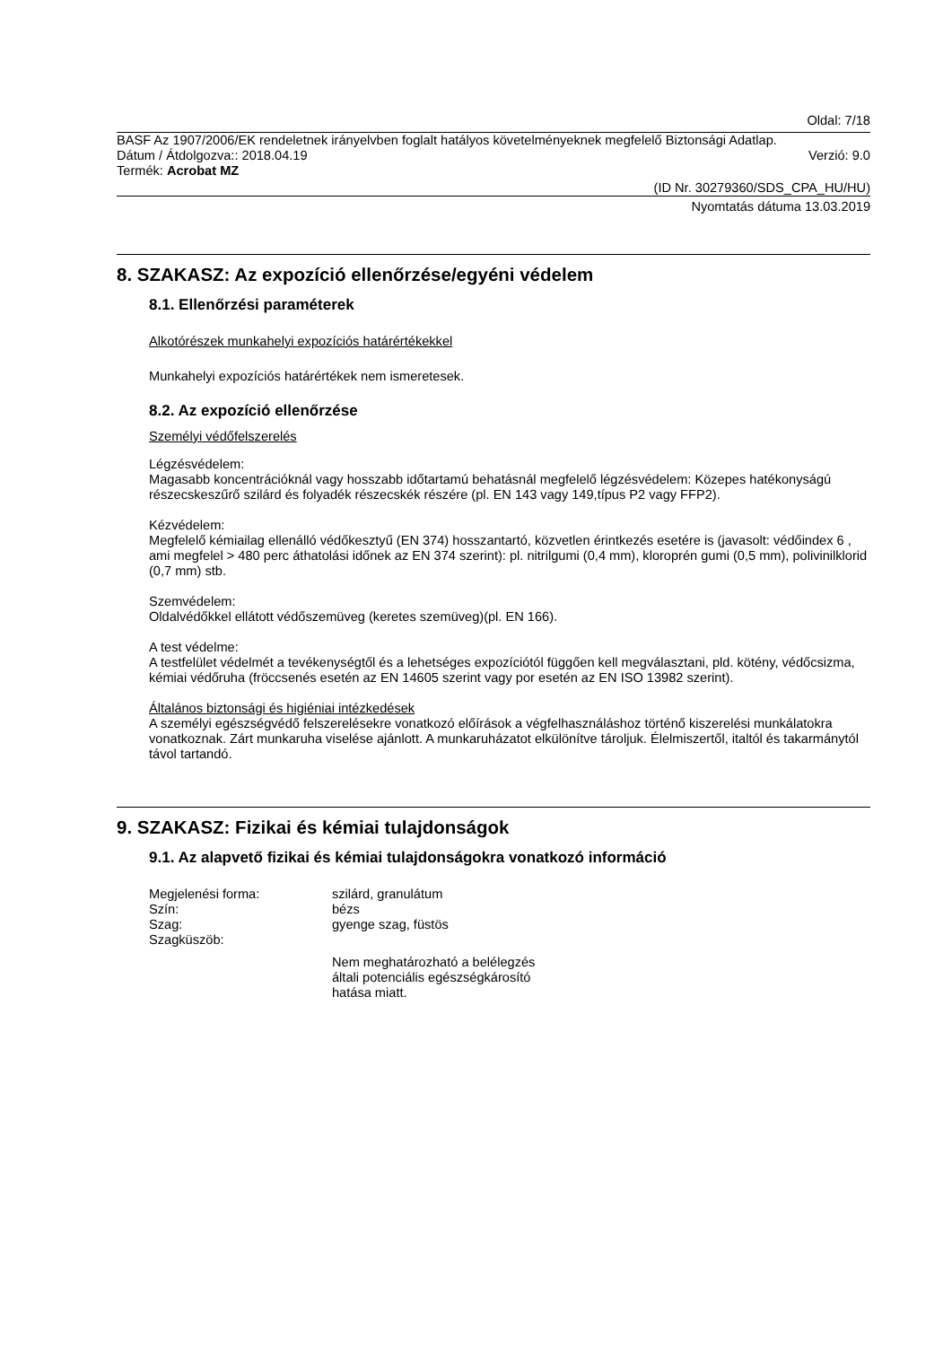Oldal: 7/18
BASF Az 1907/2006/EK rendeletnek irányelvben foglalt hatályos követelményeknek megfelelő Biztonsági Adatlap.
Dátum / Átdolgozva:: 2018.04.19
Verzió: 9.0
Termék: Acrobat MZ
(ID Nr. 30279360/SDS_CPA_HU/HU)
Nyomtatás dátuma 13.03.2019
8. SZAKASZ: Az expozíció ellenőrzése/egyéni védelem
8.1. Ellenőrzési paraméterek
Alkotórészek munkahelyi expozíciós határértékekkel
Munkahelyi expozíciós határértékek nem ismeretesek.
8.2. Az expozíció ellenőrzése
Személyi védőfelszerelés
Légzésvédelem:
Magasabb koncentrációknál vagy hosszabb időtartamú behatásnál megfelelő légzésvédelem: Közepes hatékonyságú részecskeszűrő szilárd és folyadék részecskék részére (pl. EN 143 vagy 149,típus P2 vagy FFP2).
Kézvédelem:
Megfelelő kémiailag ellenálló védőkesztyű (EN 374) hosszantartó, közvetlen érintkezés esetére is (javasolt: védőindex 6 , ami megfelel > 480 perc áthatolási időnek az EN 374 szerint): pl. nitrilgumi (0,4 mm), kloroprén gumi (0,5 mm), polivinilklorid (0,7 mm) stb.
Szemvédelem:
Oldalvédőkkel ellátott védőszemüveg (keretes szemüveg)(pl. EN 166).
A test védelme:
A testfelület védelmét a tevékenységtől és a lehetséges expozíciótól függően kell megválasztani, pld. kötény, védőcsizma, kémiai védőruha (fröccsenés esetén az EN 14605 szerint vagy por esetén az EN ISO 13982 szerint).
Általános biztonsági és higiéniai intézkedések
A személyi egészségvédő felszerelésekre vonatkozó előírások a végfelhasználáshoz történő kiszerelési munkálatokra vonatkoznak. Zárt munkaruha viselése ajánlott. A munkaruházatot elkülönítve tároljuk. Élelmiszertől, italtól és takarmánytól távol tartandó.
9. SZAKASZ: Fizikai és kémiai tulajdonságok
9.1. Az alapvető fizikai és kémiai tulajdonságokra vonatkozó információ
| Megjelenési forma: | szilárd, granulátum |
| Szín: | bézs |
| Szag: | gyenge szag, füstös |
| Szagküszöb: | |
| | Nem meghatározható a belélegzés általi potenciális egészségkárosító hatása miatt. |